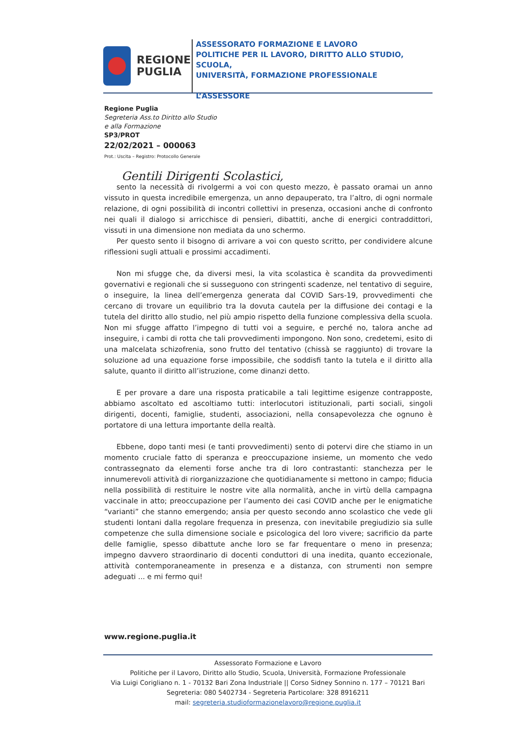REGIONE
PUGLIA
ASSESSORATO FORMAZIONE E LAVORO
POLITICHE PER IL LAVORO, DIRITTO ALLO STUDIO, SCUOLA,
UNIVERSITÀ, FORMAZIONE PROFESSIONALE
L’ASSESSORE
Regione Puglia
Segreteria Ass.to Diritto allo Studio
e alla Formazione
SP3/PROT
22/02/2021 – 000063
Prot.: Uscita – Registro: Protocollo Generale
Gentili Dirigenti Scolastici,
sento la necessità di rivolgermi a voi con questo mezzo, è passato oramai un anno vissuto in questa incredibile emergenza, un anno depauperato, tra l’altro, di ogni normale relazione, di ogni possibilità di incontri collettivi in presenza, occasioni anche di confronto nei quali il dialogo si arricchisce di pensieri, dibattiti, anche di energici contraddittori, vissuti in una dimensione non mediata da uno schermo.
Per questo sento il bisogno di arrivare a voi con questo scritto, per condividere alcune riflessioni sugli attuali e prossimi accadimenti.
Non mi sfugge che, da diversi mesi, la vita scolastica è scandita da provvedimenti governativi e regionali che si susseguono con stringenti scadenze, nel tentativo di seguire, o inseguire, la linea dell’emergenza generata dal COVID Sars-19, provvedimenti che cercano di trovare un equilibrio tra la dovuta cautela per la diffusione dei contagi e la tutela del diritto allo studio, nel più ampio rispetto della funzione complessiva della scuola. Non mi sfugge affatto l’impegno di tutti voi a seguire, e perché no, talora anche ad inseguire, i cambi di rotta che tali provvedimenti impongono. Non sono, credetemi, esito di una malcelata schizofrenia, sono frutto del tentativo (chissà se raggiunto) di trovare la soluzione ad una equazione forse impossibile, che soddisfi tanto la tutela e il diritto alla salute, quanto il diritto all’istruzione, come dinanzi detto.
E per provare a dare una risposta praticabile a tali legittime esigenze contrapposte, abbiamo ascoltato ed ascoltiamo tutti: interlocutori istituzionali, parti sociali, singoli dirigenti, docenti, famiglie, studenti, associazioni, nella consapevolezza che ognuno è portatore di una lettura importante della realtà.
Ebbene, dopo tanti mesi (e tanti provvedimenti) sento di potervi dire che stiamo in un momento cruciale fatto di speranza e preoccupazione insieme, un momento che vedo contrassegnato da elementi forse anche tra di loro contrastanti: stanchezza per le innumerevoli attività di riorganizzazione che quotidianamente si mettono in campo; fiducia nella possibilità di restituire le nostre vite alla normalità, anche in virtù della campagna vaccinale in atto; preoccupazione per l’aumento dei casi COVID anche per le enigmatiche “varianti” che stanno emergendo; ansia per questo secondo anno scolastico che vede gli studenti lontani dalla regolare frequenza in presenza, con inevitabile pregiudizio sia sulle competenze che sulla dimensione sociale e psicologica del loro vivere; sacrificio da parte delle famiglie, spesso dibattute anche loro se far frequentare o meno in presenza; impegno davvero straordinario di docenti conduttori di una inedita, quanto eccezionale, attività contemporaneamente in presenza e a distanza, con strumenti non sempre adeguati ... e mi fermo qui!
www.regione.puglia.it
Assessorato Formazione e Lavoro
Politiche per il Lavoro, Diritto allo Studio, Scuola, Università, Formazione Professionale
Via Luigi Corigliano n. 1 - 70132 Bari Zona Industriale || Corso Sidney Sonnino n. 177 – 70121 Bari
Segreteria: 080 5402734 - Segreteria Particolare: 328 8916211
mail: segreteria.studioformazionelavoro@regione.puglia.it